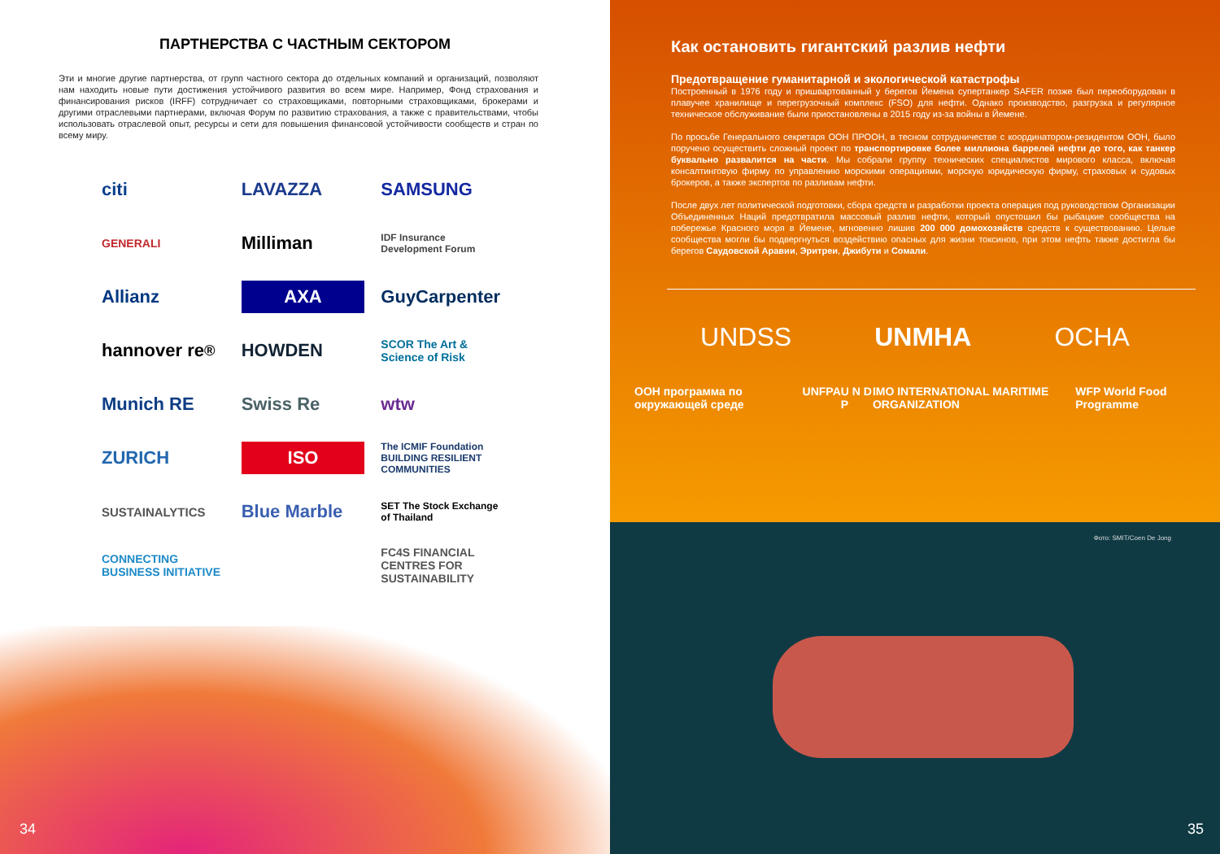ПАРТНЕРСТВА С ЧАСТНЫМ СЕКТОРОМ
Эти и многие другие партнерства, от групп частного сектора до отдельных компаний и организаций, позволяют нам находить новые пути достижения устойчивого развития во всем мире. Например, Фонд страхования и финансирования рисков (IRFF) сотрудничает со страховщиками, повторными страховщиками, брокерами и другими отраслевыми партнерами, включая Форум по развитию страхования, а также с правительствами, чтобы использовать отраслевой опыт, ресурсы и сети для повышения финансовой устойчивости сообществ и стран по всему миру.
citi
LAVAZZA
SAMSUNG
GENERALI
Milliman
IDF Insurance Development Forum
Allianz
AXA
GuyCarpenter
hannover re<sup>®</sup>
HOWDEN
SCOR The Art & Science of Risk
Munich RE
Swiss Re
wtw
ZURICH
ISO
The ICMIF Foundation BUILDING RESILIENT COMMUNITIES
SUSTAINALYTICS
Blue Marble
SET The Stock Exchange of Thailand
CONNECTING BUSINESS INITIATIVE
FC4S FINANCIAL CENTRES FOR SUSTAINABILITY
34
Как остановить гигантский разлив нефти
Предотвращение гуманитарной и экологической катастрофы
Построенный в 1976 году и пришвартованный у берегов Йемена супертанкер SAFER позже был переоборудован в плавучее хранилище и перегрузочный комплекс (FSO) для нефти. Однако производство, разгрузка и регулярное техническое обслуживание были приостановлены в 2015 году из-за войны в Йемене.
По просьбе Генерального секретаря ООН ПРООН, в тесном сотрудничестве с координатором-резидентом ООН, было поручено осуществить сложный проект по транспортировке более миллиона баррелей нефти до того, как танкер буквально развалится на части. Мы собрали группу технических специалистов мирового класса, включая консалтинговую фирму по управлению морскими операциями, морскую юридическую фирму, страховых и судовых брокеров, а также экспертов по разливам нефти.
После двух лет политической подготовки, сбора средств и разработки проекта операция под руководством Организации Объединенных Наций предотвратила массовый разлив нефти, который опустошил бы рыбацкие сообщества на побережье Красного моря в Йемене, мгновенно лишив 200 000 домохозяйств средств к существованию. Целые сообщества могли бы подвергнуться воздействию опасных для жизни токсинов, при этом нефть также достигла бы берегов Саудовской Аравии, Эритреи, Джибути и Сомали.
UNDSS UNMHA OCHA
ООН программа по окружающей среде UNFPA U N D P IMO INTERNATIONAL MARITIME ORGANIZATION WFP World Food Programme
Фото: SMIT/Coen De Jong
35